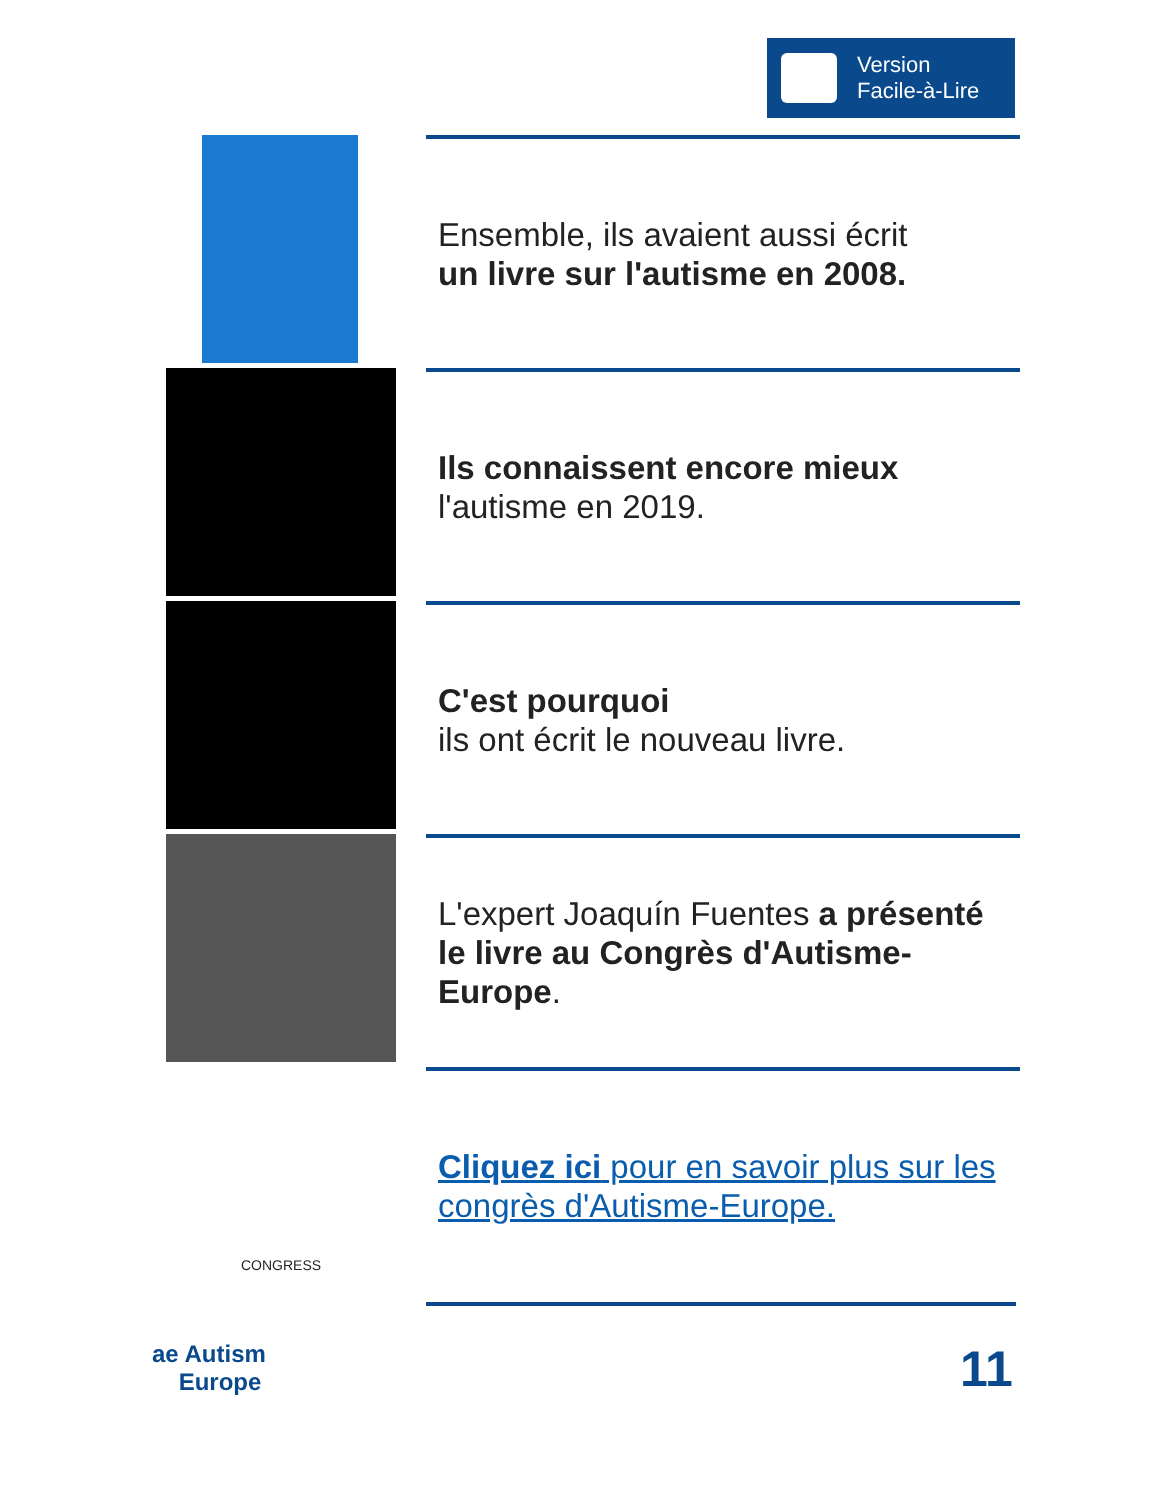Version
Facile-à-Lire
Ensemble, ils avaient aussi écrit
un livre sur l'autisme en 2008.
Ils connaissent encore mieux
l'autisme en 2019.
C'est pourquoi
ils ont écrit le nouveau livre.
L'expert Joaquín Fuentes a présenté le livre au Congrès d'Autisme-Europe.
CONGRESS
Cliquez ici pour en savoir plus sur les congrès d'Autisme-Europe.
ae Autism
Europe
11